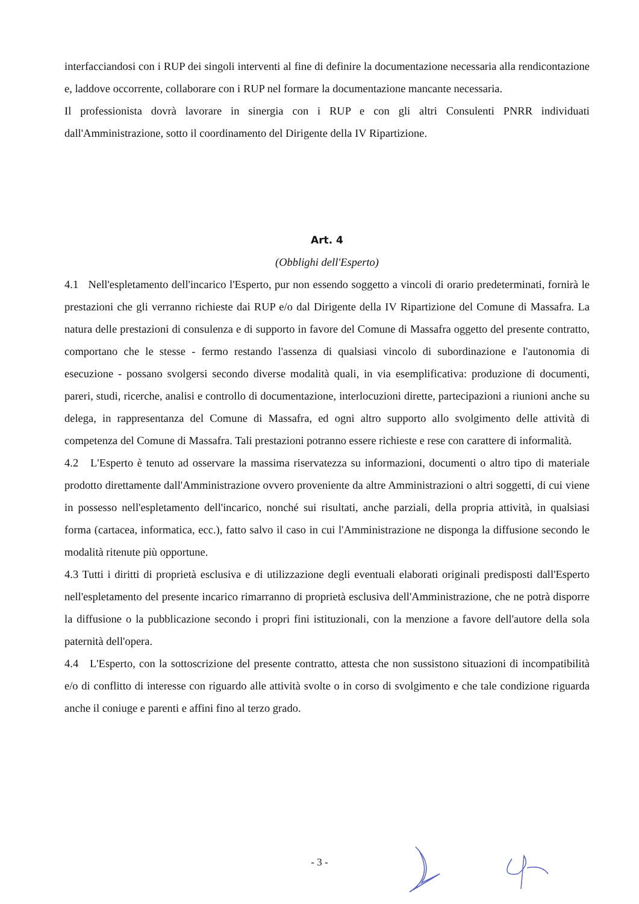interfacciandosi con i RUP dei singoli interventi al fine di definire la documentazione necessaria alla rendicontazione e, laddove occorrente, collaborare con i RUP nel formare la documentazione mancante necessaria.
Il professionista dovrà lavorare in sinergia con i RUP e con gli altri Consulenti PNRR individuati dall'Amministrazione, sotto il coordinamento del Dirigente della IV Ripartizione.
Art. 4
(Obblighi dell'Esperto)
4.1 Nell'espletamento dell'incarico l'Esperto, pur non essendo soggetto a vincoli di orario predeterminati, fornirà le prestazioni che gli verranno richieste dai RUP e/o dal Dirigente della IV Ripartizione del Comune di Massafra. La natura delle prestazioni di consulenza e di supporto in favore del Comune di Massafra oggetto del presente contratto, comportano che le stesse - fermo restando l'assenza di qualsiasi vincolo di subordinazione e l'autonomia di esecuzione - possano svolgersi secondo diverse modalità quali, in via esemplificativa: produzione di documenti, pareri, studi, ricerche, analisi e controllo di documentazione, interlocuzioni dirette, partecipazioni a riunioni anche su delega, in rappresentanza del Comune di Massafra, ed ogni altro supporto allo svolgimento delle attività di competenza del Comune di Massafra. Tali prestazioni potranno essere richieste e rese con carattere di informalità.
4.2 L'Esperto è tenuto ad osservare la massima riservatezza su informazioni, documenti o altro tipo di materiale prodotto direttamente dall'Amministrazione ovvero proveniente da altre Amministrazioni o altri soggetti, di cui viene in possesso nell'espletamento dell'incarico, nonché sui risultati, anche parziali, della propria attività, in qualsiasi forma (cartacea, informatica, ecc.), fatto salvo il caso in cui l'Amministrazione ne disponga la diffusione secondo le modalità ritenute più opportune.
4.3 Tutti i diritti di proprietà esclusiva e di utilizzazione degli eventuali elaborati originali predisposti dall'Esperto nell'espletamento del presente incarico rimarranno di proprietà esclusiva dell'Amministrazione, che ne potrà disporre la diffusione o la pubblicazione secondo i propri fini istituzionali, con la menzione a favore dell'autore della sola paternità dell'opera.
4.4 L'Esperto, con la sottoscrizione del presente contratto, attesta che non sussistono situazioni di incompatibilità e/o di conflitto di interesse con riguardo alle attività svolte o in corso di svolgimento e che tale condizione riguarda anche il coniuge e parenti e affini fino al terzo grado.
- 3 -